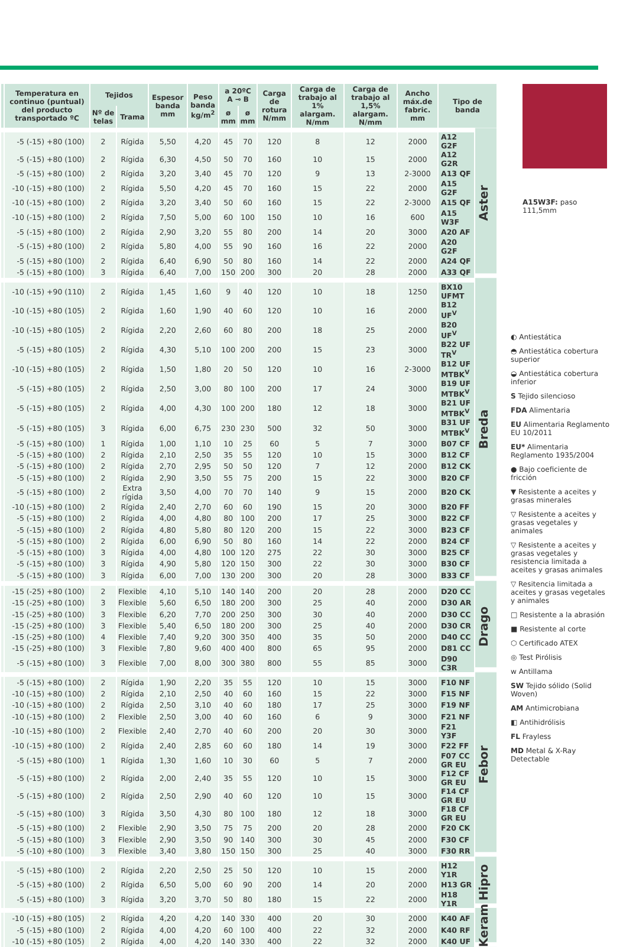| | Temperatura en continuo (puntual) del producto transportado ºC | Tejidos | | Espesor banda mm | Peso banda kg/m<sup>2</sup> | a 20ºC A ⊸ B | | Carga de rotura N/mm | Carga de trabajo al 1% alargam. N/mm | Carga de trabajo al 1,5% alargam. N/mm | Ancho máx.de fabric. mm | Tipo de banda | |
| --- | --- | --- | --- | --- | --- | --- | --- | --- | --- | --- | --- | --- | --- |
| | | Nº de telas | Trama | | | ø mm | ø mm | | | | | | |
| | -5 (-15) +80 (100) | 2 | Rígida | 5,50 | 4,20 | 45 | 70 | 120 | 8 | 12 | 2000 | A12 G2F | Aster |
| | -5 (-15) +80 (100) | 2 | Rígida | 6,30 | 4,50 | 50 | 70 | 160 | 10 | 15 | 2000 | A12 G2R | |
| | -5 (-15) +80 (100) | 2 | Rígida | 3,20 | 3,40 | 45 | 70 | 120 | 9 | 13 | 2-3000 | A13 QF | |
| | -10 (-15) +80 (100) | 2 | Rígida | 5,50 | 4,20 | 45 | 70 | 160 | 15 | 22 | 2000 | A15 G2F | |
| | -10 (-15) +80 (100) | 2 | Rígida | 3,20 | 3,40 | 50 | 60 | 160 | 15 | 22 | 2-3000 | A15 QF | |
| | -10 (-15) +80 (100) | 2 | Rígida | 7,50 | 5,00 | 60 | 100 | 150 | 10 | 16 | 600 | A15 W3F | |
| | -5 (-15) +80 (100) | 2 | Rígida | 2,90 | 3,20 | 55 | 80 | 200 | 14 | 20 | 3000 | A20 AF | |
| | -5 (-15) +80 (100) | 2 | Rígida | 5,80 | 4,00 | 55 | 90 | 160 | 16 | 22 | 2000 | A20 G2F | |
| | -5 (-15) +80 (100) | 2 | Rígida | 6,40 | 6,90 | 50 | 80 | 160 | 14 | 22 | 2000 | A24 QF | |
| | -5 (-15) +80 (100) | 3 | Rígida | 6,40 | 7,00 | 150 | 200 | 300 | 20 | 28 | 2000 | A33 QF | |
| | -10 (-15) +90 (110) | 2 | Rígida | 1,45 | 1,60 | 9 | 40 | 120 | 10 | 18 | 1250 | BX10 UFMT | Breda |
| | -10 (-15) +80 (105) | 2 | Rígida | 1,60 | 1,90 | 40 | 60 | 120 | 10 | 16 | 2000 | B12 UF<sup>V</sup> | |
| | -10 (-15) +80 (105) | 2 | Rígida | 2,20 | 2,60 | 60 | 80 | 200 | 18 | 25 | 2000 | B20 UF<sup>V</sup> | |
| | -5 (-15) +80 (105) | 2 | Rígida | 4,30 | 5,10 | 100 | 200 | 200 | 15 | 23 | 3000 | B22 UF TR<sup>V</sup> | |
| | -10 (-15) +80 (105) | 2 | Rígida | 1,50 | 1,80 | 20 | 50 | 120 | 10 | 16 | 2-3000 | B12 UF MTBK<sup>V</sup> | |
| | -5 (-15) +80 (105) | 2 | Rígida | 2,50 | 3,00 | 80 | 100 | 200 | 17 | 24 | 3000 | B19 UF MTBK<sup>V</sup> | |
| | -5 (-15) +80 (105) | 2 | Rígida | 4,00 | 4,30 | 100 | 200 | 180 | 12 | 18 | 3000 | B21 UF MTBK<sup>V</sup> | |
| | -5 (-15) +80 (105) | 3 | Rígida | 6,00 | 6,75 | 230 | 230 | 500 | 32 | 50 | 3000 | B31 UF MTBK<sup>V</sup> | |
| | -5 (-15) +80 (100) | 1 | Rígida | 1,00 | 1,10 | 10 | 25 | 60 | 5 | 7 | 3000 | B07 CF | |
| | -5 (-15) +80 (100) | 2 | Rígida | 2,10 | 2,50 | 35 | 55 | 120 | 10 | 15 | 3000 | B12 CF | |
| | -5 (-15) +80 (100) | 2 | Rígida | 2,70 | 2,95 | 50 | 50 | 120 | 7 | 12 | 2000 | B12 CK | |
| | -5 (-15) +80 (100) | 2 | Rígida | 2,90 | 3,50 | 55 | 75 | 200 | 15 | 22 | 3000 | B20 CF | |
| | -5 (-15) +80 (100) | 2 | Extra rígida | 3,50 | 4,00 | 70 | 70 | 140 | 9 | 15 | 2000 | B20 CK | |
| | -10 (-15) +80 (100) | 2 | Rígida | 2,40 | 2,70 | 60 | 60 | 190 | 15 | 20 | 3000 | B20 FF | |
| | -5 (-15) +80 (100) | 2 | Rígida | 4,00 | 4,80 | 80 | 100 | 200 | 17 | 25 | 3000 | B22 CF | |
| | -5 (-15) +80 (100) | 2 | Rígida | 4,80 | 5,80 | 80 | 120 | 200 | 15 | 22 | 3000 | B23 CF | |
| | -5 (-15) +80 (100) | 2 | Rígida | 6,00 | 6,90 | 50 | 80 | 160 | 14 | 22 | 2000 | B24 CF | |
| | -5 (-15) +80 (100) | 3 | Rígida | 4,00 | 4,80 | 100 | 120 | 275 | 22 | 30 | 3000 | B25 CF | |
| | -5 (-15) +80 (100) | 3 | Rígida | 4,90 | 5,80 | 120 | 150 | 300 | 22 | 30 | 3000 | B30 CF | |
| | -5 (-15) +80 (100) | 3 | Rígida | 6,00 | 7,00 | 130 | 200 | 300 | 20 | 28 | 3000 | B33 CF | |
| | -15 (-25) +80 (100) | 2 | Flexible | 4,10 | 5,10 | 140 | 140 | 200 | 20 | 28 | 2000 | D20 CC | Drago |
| | -15 (-25) +80 (100) | 3 | Flexible | 5,60 | 6,50 | 180 | 200 | 300 | 25 | 40 | 2000 | D30 AR | |
| | -15 (-25) +80 (100) | 3 | Flexible | 6,20 | 7,70 | 200 | 250 | 300 | 30 | 40 | 2000 | D30 CC | |
| | -15 (-25) +80 (100) | 3 | Flexible | 5,40 | 6,50 | 180 | 200 | 300 | 25 | 40 | 2000 | D30 CR | |
| | -15 (-25) +80 (100) | 4 | Flexible | 7,40 | 9,20 | 300 | 350 | 400 | 35 | 50 | 2000 | D40 CC | |
| | -15 (-25) +80 (100) | 3 | Flexible | 7,80 | 9,60 | 400 | 400 | 800 | 65 | 95 | 2000 | D81 CC | |
| | -5 (-15) +80 (100) | 3 | Flexible | 7,00 | 8,00 | 300 | 380 | 800 | 55 | 85 | 3000 | D90 C3R | |
| | -5 (-15) +80 (100) | 2 | Rígida | 1,90 | 2,20 | 35 | 55 | 120 | 10 | 15 | 3000 | F10 NF | Febor |
| | -10 (-15) +80 (100) | 2 | Rígida | 2,10 | 2,50 | 40 | 60 | 160 | 15 | 22 | 3000 | F15 NF | |
| | -10 (-15) +80 (100) | 2 | Rígida | 2,50 | 3,10 | 40 | 60 | 180 | 17 | 25 | 3000 | F19 NF | |
| | -10 (-15) +80 (100) | 2 | Flexible | 2,50 | 3,00 | 40 | 60 | 160 | 6 | 9 | 3000 | F21 NF | |
| | -10 (-15) +80 (100) | 2 | Flexible | 2,40 | 2,70 | 40 | 60 | 200 | 20 | 30 | 3000 | F21 Y3F | |
| | -10 (-15) +80 (100) | 2 | Rígida | 2,40 | 2,85 | 60 | 60 | 180 | 14 | 19 | 3000 | F22 FF | |
| | -5 (-15) +80 (100) | 1 | Rígida | 1,30 | 1,60 | 10 | 30 | 60 | 5 | 7 | 2000 | F07 CC GR EU | |
| | -5 (-15) +80 (100) | 2 | Rígida | 2,00 | 2,40 | 35 | 55 | 120 | 10 | 15 | 3000 | F12 CF GR EU | |
| | -5 (-15) +80 (100) | 2 | Rígida | 2,50 | 2,90 | 40 | 60 | 120 | 10 | 15 | 3000 | F14 CF GR EU | |
| | -5 (-15) +80 (100) | 3 | Rígida | 3,50 | 4,30 | 80 | 100 | 180 | 12 | 18 | 3000 | F18 CF GR EU | |
| | -5 (-15) +80 (100) | 2 | Flexible | 2,90 | 3,50 | 75 | 75 | 200 | 20 | 28 | 2000 | F20 CK | |
| | -5 (-15) +80 (100) | 3 | Flexible | 2,90 | 3,50 | 90 | 140 | 300 | 30 | 45 | 2000 | F30 CF | |
| | -5 (-10) +80 (100) | 3 | Flexible | 3,40 | 3,80 | 150 | 150 | 300 | 25 | 40 | 3000 | F30 RR | |
| | -5 (-15) +80 (100) | 2 | Rígida | 2,20 | 2,50 | 25 | 50 | 120 | 10 | 15 | 2000 | H12 Y1R | Hipro |
| | -5 (-15) +80 (100) | 2 | Rígida | 6,50 | 5,00 | 60 | 90 | 200 | 14 | 20 | 2000 | H13 GR | |
| | -5 (-15) +80 (100) | 3 | Rígida | 3,20 | 3,70 | 50 | 80 | 180 | 15 | 22 | 2000 | H18 Y1R | |
| | -10 (-15) +80 (105) | 2 | Rígida | 4,20 | 4,20 | 140 | 330 | 400 | 20 | 30 | 2000 | K40 AF | Keram |
| | -5 (-15) +80 (100) | 2 | Rígida | 4,00 | 4,20 | 60 | 100 | 400 | 22 | 32 | 2000 | K40 RF | |
| | -10 (-15) +80 (105) | 2 | Rígida | 4,00 | 4,20 | 140 | 330 | 400 | 22 | 32 | 2000 | K40 UF | |
A15W3F: paso 111,5mm
◐ Antiestática
◓ Antiestática cobertura superior
◒ Antiestática cobertura inferior
S Tejido silencioso
FDA Alimentaria
EU Alimentaria Reglamento EU 10/2011
EU* Alimentaria Reglamento 1935/2004
● Bajo coeficiente de fricción
▼ Resistente a aceites y grasas minerales
▽ Resistente a aceites y grasas vegetales y animales
▽ Resistente a aceites y grasas vegetales y resistencia limitada a aceites y grasas animales
▽ Resitencia limitada a aceites y grasas vegetales y animales
□ Resistente a la abrasión
■ Resistente al corte
⬡ Certificado ATEX
◎ Test Pirólisis
ᴡ Antillama
SW Tejido sólido (Solid Woven)
AM Antimicrobiana
◧ Antihidrólisis
FL Frayless
MD Metal & X-Ray Detectable